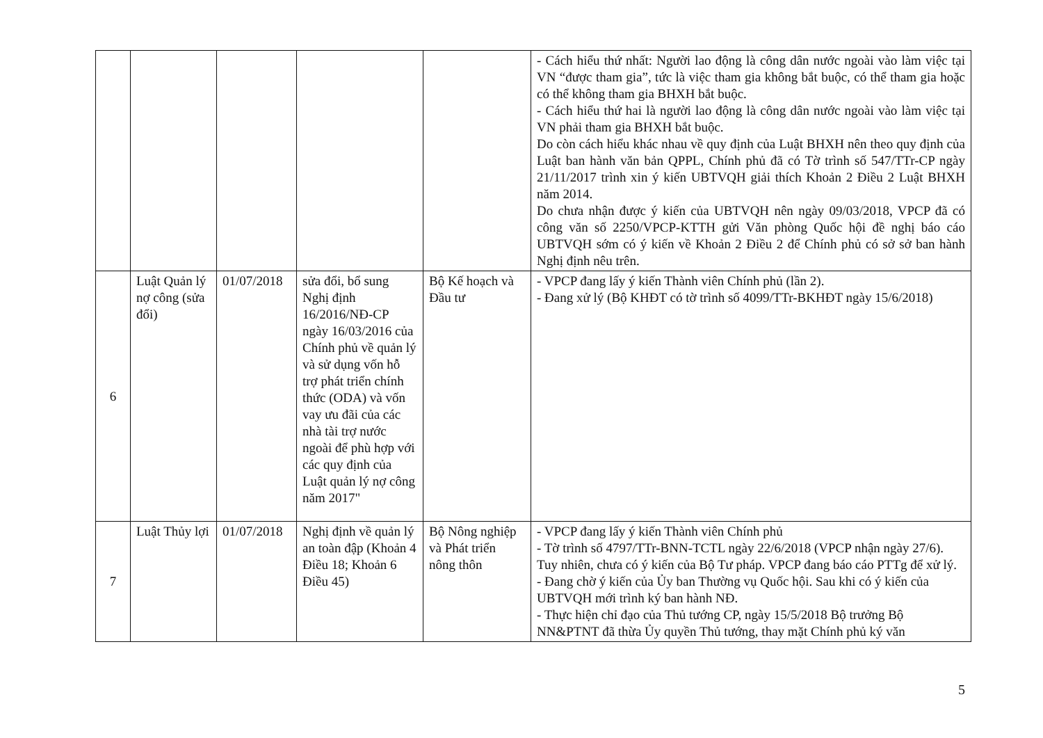| | | | | | - Cách hiểu thứ nhất: Người lao động là công dân nước ngoài vào làm việc tại VN “được tham gia”, tức là việc tham gia không bắt buộc, có thể tham gia hoặc có thể không tham gia BHXH bắt buộc. - Cách hiểu thứ hai là người lao động là công dân nước ngoài vào làm việc tại VN phải tham gia BHXH bắt buộc. Do còn cách hiểu khác nhau về quy định của Luật BHXH nên theo quy định của Luật ban hành văn bản QPPL, Chính phủ đã có Tờ trình số 547/TTr-CP ngày 21/11/2017 trình xin ý kiến UBTVQH giải thích Khoản 2 Điều 2 Luật BHXH năm 2014. Do chưa nhận được ý kiến của UBTVQH nên ngày 09/03/2018, VPCP đã có công văn số 2250/VPCP-KTTH gửi Văn phòng Quốc hội đề nghị báo cáo UBTVQH sớm có ý kiến về Khoản 2 Điều 2 để Chính phủ có sở sở ban hành Nghị định nêu trên. |
| 6 | Luật Quản lý nợ công (sửa đổi) | 01/07/2018 | sửa đổi, bổ sung Nghị định 16/2016/NĐ-CP ngày 16/03/2016 của Chính phủ về quản lý và sử dụng vốn hỗ trợ phát triển chính thức (ODA) và vốn vay ưu đãi của các nhà tài trợ nước ngoài để phù hợp với các quy định của Luật quản lý nợ công năm 2017" | Bộ Kế hoạch và Đầu tư | - VPCP đang lấy ý kiến Thành viên Chính phủ (lần 2). - Đang xử lý (Bộ KHĐT có tờ trình số 4099/TTr-BKHĐT ngày 15/6/2018) |
| 7 | Luật Thủy lợi | 01/07/2018 | Nghị định về quản lý an toàn đập (Khoản 4 Điều 18; Khoản 6 Điều 45) | Bộ Nông nghiệp và Phát triển nông thôn | - VPCP đang lấy ý kiến Thành viên Chính phủ - Tờ trình số 4797/TTr-BNN-TCTL ngày 22/6/2018 (VPCP nhận ngày 27/6). Tuy nhiên, chưa có ý kiến của Bộ Tư pháp. VPCP đang báo cáo PTTg để xử lý. - Đang chờ ý kiến của Ủy ban Thường vụ Quốc hội. Sau khi có ý kiến của UBTVQH mới trình ký ban hành NĐ. - Thực hiện chỉ đạo của Thủ tướng CP, ngày 15/5/2018 Bộ trưởng Bộ NN&PTNT đã thừa Ủy quyền Thủ tướng, thay mặt Chính phủ ký văn |
5